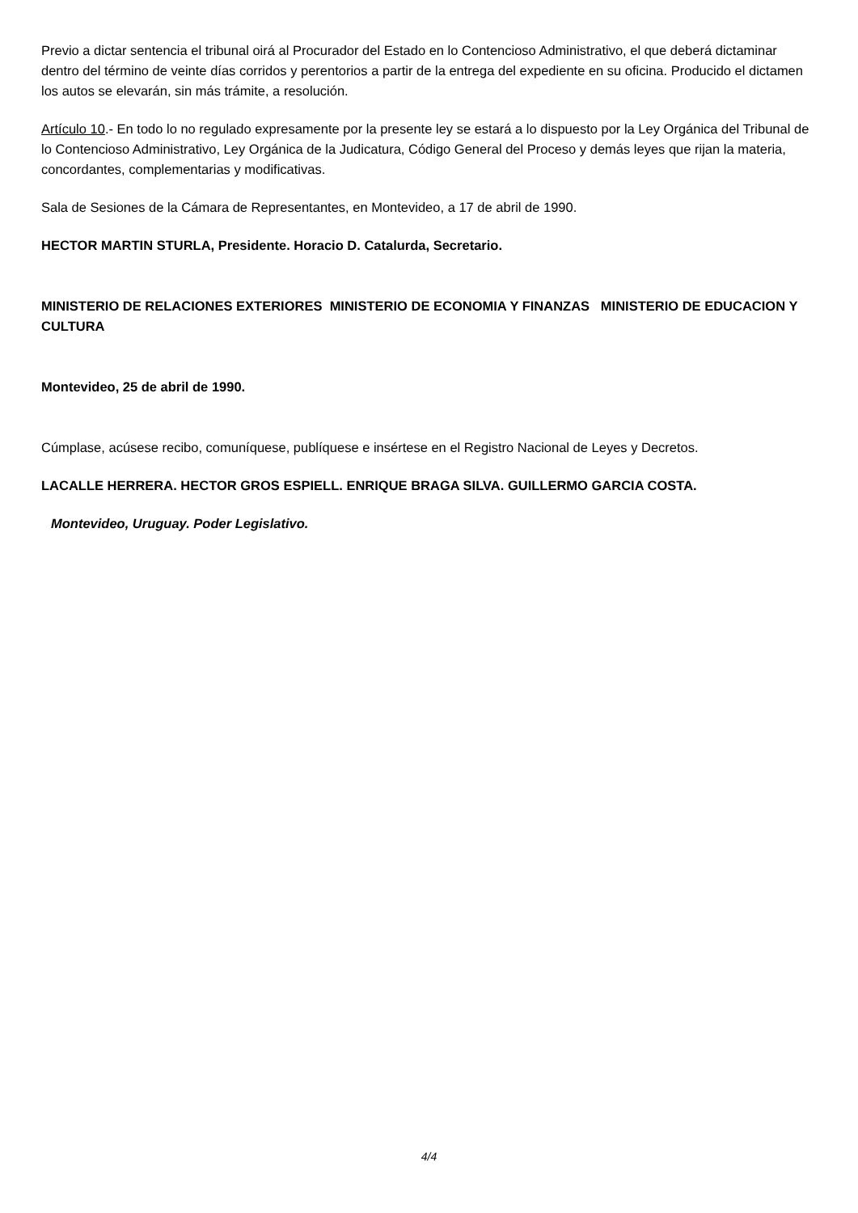Previo a dictar sentencia el tribunal oirá al Procurador del Estado en lo Contencioso Administrativo, el que deberá dictaminar dentro del término de veinte días corridos y perentorios a partir de la entrega del expediente en su oficina. Producido el dictamen los autos se elevarán, sin más trámite, a resolución.
Artículo 10.- En todo lo no regulado expresamente por la presente ley se estará a lo dispuesto por la Ley Orgánica del Tribunal de lo Contencioso Administrativo, Ley Orgánica de la Judicatura, Código General del Proceso y demás leyes que rijan la materia, concordantes, complementarias y modificativas.
Sala de Sesiones de la Cámara de Representantes, en Montevideo, a 17 de abril de 1990.
HECTOR MARTIN STURLA, Presidente. Horacio D. Catalurda, Secretario.
MINISTERIO DE RELACIONES EXTERIORES MINISTERIO DE ECONOMIA Y FINANZAS MINISTERIO DE EDUCACION Y CULTURA
Montevideo, 25 de abril de 1990.
Cúmplase, acúsese recibo, comuníquese, publíquese e insértese en el Registro Nacional de Leyes y Decretos.
LACALLE HERRERA. HECTOR GROS ESPIELL. ENRIQUE BRAGA SILVA. GUILLERMO GARCIA COSTA.
Montevideo, Uruguay. Poder Legislativo.
4/4